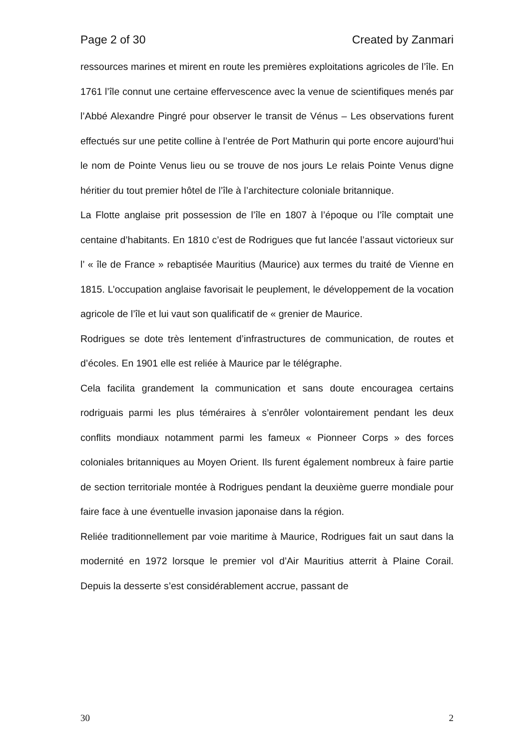Page 2 of 30 Created by Zanmari
ressources marines et mirent en route les premières exploitations agricoles de l’île. En 1761 l’île connut une certaine effervescence avec la venue de scientifiques menés par l’Abbé Alexandre Pingré pour observer le transit de Vénus – Les observations furent effectués sur une petite colline à l’entrée de Port Mathurin qui porte encore aujourd’hui le nom de Pointe Venus lieu ou se trouve de nos jours Le relais Pointe Venus digne héritier du tout premier hôtel de l’île à l’architecture coloniale britannique.
La Flotte anglaise prit possession de l’île en 1807 à l’époque ou l’île comptait une centaine d’habitants. En 1810 c’est de Rodrigues que fut lancée l’assaut victorieux sur l’ « île de France » rebaptisée Mauritius (Maurice) aux termes du traité de Vienne en 1815. L’occupation anglaise favorisait le peuplement, le développement de la vocation agricole de l’île et lui vaut son qualificatif de « grenier de Maurice.
Rodrigues se dote très lentement d’infrastructures de communication, de routes et d’écoles. En 1901 elle est reliée à Maurice par le télégraphe.
Cela facilita grandement la communication et sans doute encouragea certains rodriguais parmi les plus téméraires à s’enrôler volontairement pendant les deux conflits mondiaux notamment parmi les fameux « Pionneer Corps » des forces coloniales britanniques au Moyen Orient. Ils furent également nombreux à faire partie de section territoriale montée à Rodrigues pendant la deuxième guerre mondiale pour faire face à une éventuelle invasion japonaise dans la région.
Reliée traditionnellement par voie maritime à Maurice, Rodrigues fait un saut dans la modernité en 1972 lorsque le premier vol d’Air Mauritius atterrit à Plaine Corail. Depuis la desserte s’est considérablement accrue, passant de
30 2